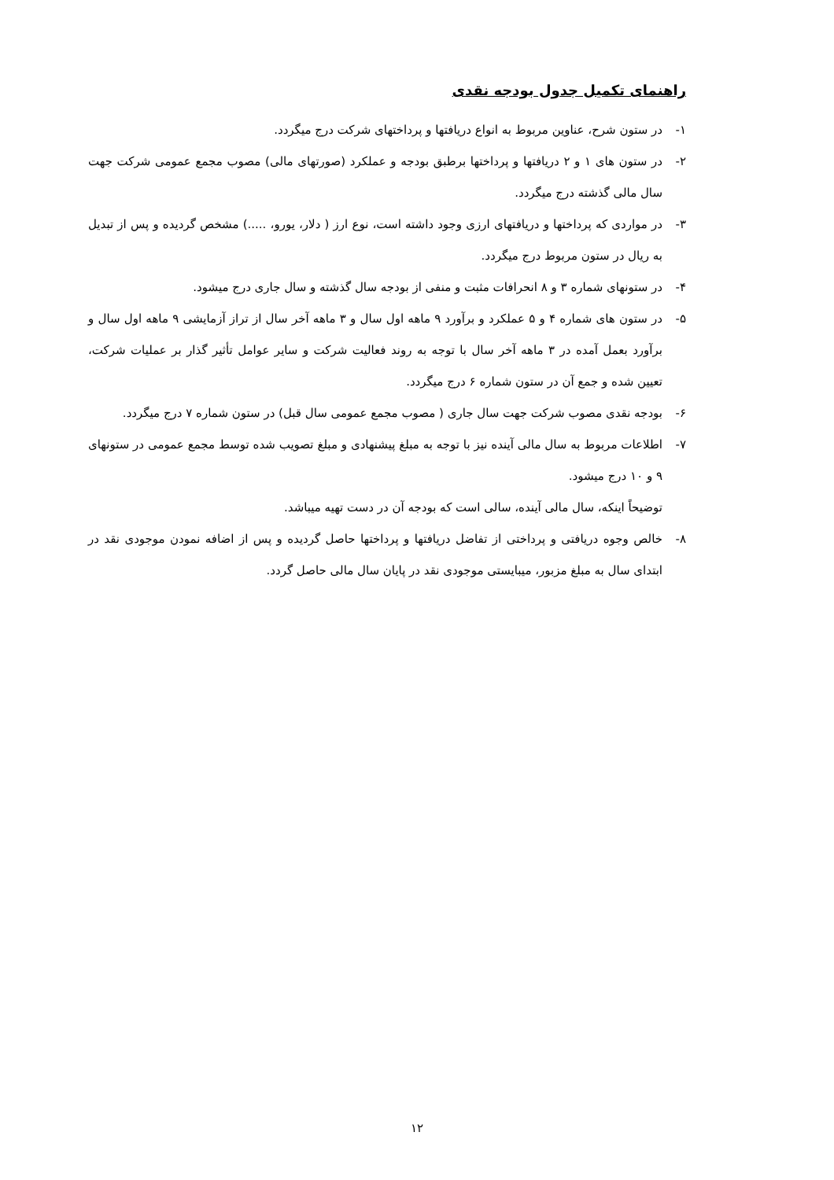راهنمای تکمیل جدول بودجه نقدی
۱- در ستون شرح، عناوین مربوط به انواع دریافتها و پرداختهای شرکت درج میگردد.
۲- در ستون های ۱ و ۲ دریافتها و پرداختها برطبق بودجه و عملکرد (صورتهای مالی) مصوب مجمع عمومی شرکت جهت سال مالی گذشته درج میگردد.
۳- در مواردی که پرداختها و دریافتهای ارزی وجود داشته است، نوع ارز ( دلار، یورو، .....) مشخص گردیده و پس از تبدیل به ریال در ستون مربوط درج میگردد.
۴- در ستونهای شماره ۳ و ۸ انحرافات مثبت و منفی از بودجه سال گذشته و سال جاری درج میشود.
۵- در ستون های شماره ۴ و ۵ عملکرد و برآورد ۹ ماهه اول سال و ۳ ماهه آخر سال از تراز آزمایشی ۹ ماهه اول سال و برآورد بعمل آمده در ۳ ماهه آخر سال با توجه به روند فعالیت شرکت و سایر عوامل تأثیر گذار بر عملیات شرکت، تعیین شده و جمع آن در ستون شماره ۶ درج میگردد.
۶- بودجه نقدی مصوب شرکت جهت سال جاری ( مصوب مجمع عمومی سال قبل) در ستون شماره ۷ درج میگردد.
۷- اطلاعات مربوط به سال مالی آینده نیز با توجه به مبلغ پیشنهادی و مبلغ تصویب شده توسط مجمع عمومی در ستونهای ۹ و ۱۰ درج میشود.
توضیحاً اینکه، سال مالی آینده، سالی است که بودجه آن در دست تهیه میباشد.
۸- خالص وجوه دریافتی و پرداختی از تفاضل دریافتها و پرداختها حاصل گردیده و پس از اضافه نمودن موجودی نقد در ابتدای سال به مبلغ مزبور، میبایستی موجودی نقد در پایان سال مالی حاصل گردد.
۱۲